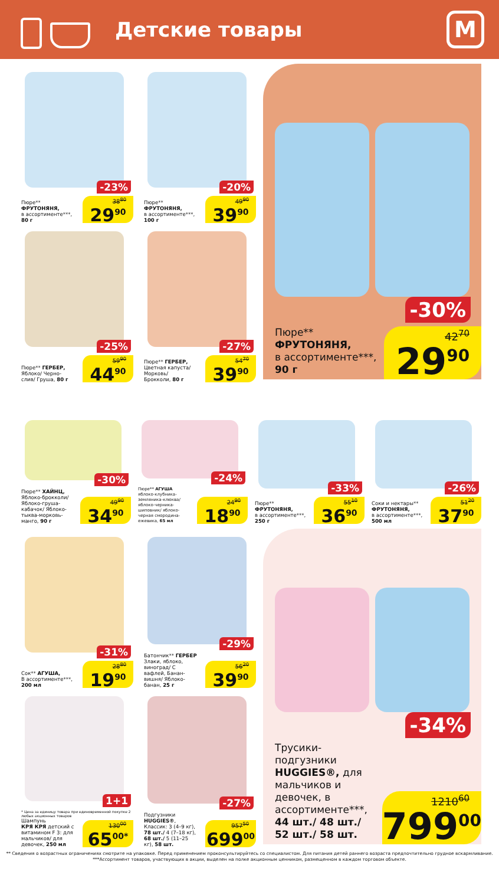Детские товары
М
-23%
Пюре**
ФРУТОНЯНЯ,
в ассортименте***,
80 г
38<sup>80</sup>
29<sup>90</sup>
-20%
Пюре**
ФРУТОНЯНЯ,
в ассортименте***,
100 г
49<sup>90</sup>
39<sup>90</sup>
-25%
Пюре** ГЕРБЕР,
Яблоко/ Черно-
слив/ Груша, 80 г
59<sup>90</sup>
44<sup>90</sup>
-27%
Пюре** ГЕРБЕР,
Цветная капуста/
Морковь/
Брокколи, 80 г
54<sup>70</sup>
39<sup>90</sup>
-30%
Пюре**
ФРУТОНЯНЯ,
в ассортименте***,
90 г
42<sup>70</sup>
29<sup>90</sup>
-30%
Пюре** ХАЙНЦ,
Яблоко-брокколи/ Яблоко-груша-кабачок/ Яблоко-тыква-морковь-манго, 90 г
49<sup>90</sup>
34<sup>90</sup>
-24%
Пюре** АГУША
яблоко-клубника-земляника-клюква/ яблоко-черника-шиповник/ яблоко-черная смородина-ежевика, 65 мл
24<sup>90</sup>
18<sup>90</sup>
-33%
Пюре**
ФРУТОНЯНЯ,
в ассортименте***,
250 г
55<sup>10</sup>
36<sup>90</sup>
-26%
Соки и нектары**
ФРУТОНЯНЯ,
в ассортименте***,
500 мл
51<sup>20</sup>
37<sup>90</sup>
-31%
Сок** АГУША,
В ассортименте***,
200 мл
28<sup>80</sup>
19<sup>90</sup>
-29%
Батончик** ГЕРБЕР
Злаки, яблоко, виноград/ С вафлей, Банан-вишня/ Яблоко-банан, 25 г
56<sup>20</sup>
39<sup>90</sup>
1+1
* Цена за единицу товара при единовременной покупке 2 любых акционных товаров
Шампунь
КРЯ КРЯ детский с витамином F 3: для мальчиков/ для девочек, 250 мл
130<sup>00</sup>
65<sup>00*</sup>
-27%
Подгузники HUGGIES®, Классик: 3 (4–9 кг), 78 шт./ 4 (7–18 кг), 68 шт./ 5 (11–25 кг), 58 шт.
957<sup>50</sup>
699<sup>00</sup>
-34%
Трусики-подгузники HUGGIES®, для мальчиков и девочек, в ассортименте***, 44 шт./ 48 шт./ 52 шт./ 58 шт.
1210<sup>60</sup>
799<sup>00</sup>
** Сведения о возрастных ограничениях смотрите на упаковке. Перед применением проконсультируйтесь со специалистом. Для питания детей раннего возраста предпочтительно грудное вскармливание.
***Ассортимент товаров, участвующих в акции, выделен на полке акционным ценником, размещенном в каждом торговом объекте.